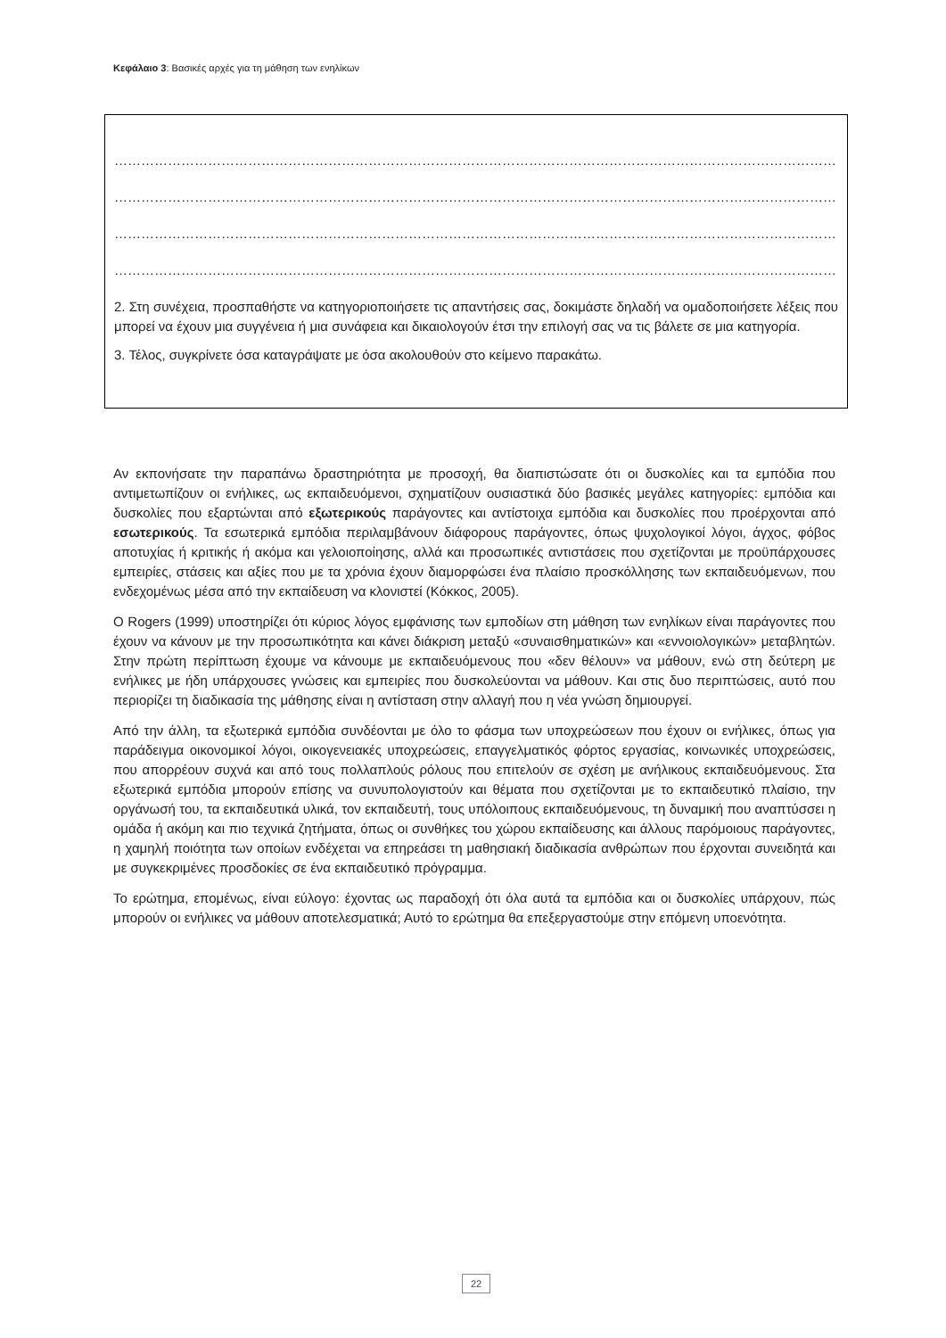Κεφάλαιο 3: Βασικές αρχές για τη μάθηση των ενηλίκων
…………………………………………………………………………………………………………………………………………………………………………………
…………………………………………………………………………………………………………………………………………………………………………………
…………………………………………………………………………………………………………………………………………………………………………………
…………………………………………………………………………………………………………………………………………………………………………………
2. Στη συνέχεια, προσπαθήστε να κατηγοριοποιήσετε τις απαντήσεις σας, δοκιμάστε δηλαδή να ομαδοποιήσετε λέξεις που μπορεί να έχουν μια συγγένεια ή μια συνάφεια και δικαιολογούν έτσι την επιλογή σας να τις βάλετε σε μια κατηγορία.
3. Τέλος, συγκρίνετε όσα καταγράψατε με όσα ακολουθούν στο κείμενο παρακάτω.
Αν εκπονήσατε την παραπάνω δραστηριότητα με προσοχή, θα διαπιστώσατε ότι οι δυσκολίες και τα εμπόδια που αντιμετωπίζουν οι ενήλικες, ως εκπαιδευόμενοι, σχηματίζουν ουσιαστικά δύο βασικές μεγάλες κατηγορίες: εμπόδια και δυσκολίες που εξαρτώνται από εξωτερικούς παράγοντες και αντίστοιχα εμπόδια και δυσκολίες που προέρχονται από εσωτερικούς. Τα εσωτερικά εμπόδια περιλαμβάνουν διάφορους παράγοντες, όπως ψυχολογικοί λόγοι, άγχος, φόβος αποτυχίας ή κριτικής ή ακόμα και γελοιοποίησης, αλλά και προσωπικές αντιστάσεις που σχετίζονται με προϋπάρχουσες εμπειρίες, στάσεις και αξίες που με τα χρόνια έχουν διαμορφώσει ένα πλαίσιο προσκόλλησης των εκπαιδευόμενων, που ενδεχομένως μέσα από την εκπαίδευση να κλονιστεί (Κόκκος, 2005).
Ο Rogers (1999) υποστηρίζει ότι κύριος λόγος εμφάνισης των εμποδίων στη μάθηση των ενηλίκων είναι παράγοντες που έχουν να κάνουν με την προσωπικότητα και κάνει διάκριση μεταξύ «συναισθηματικών» και «εννοιολογικών» μεταβλητών. Στην πρώτη περίπτωση έχουμε να κάνουμε με εκπαιδευόμενους που «δεν θέλουν» να μάθουν, ενώ στη δεύτερη με ενήλικες με ήδη υπάρχουσες γνώσεις και εμπειρίες που δυσκολεύονται να μάθουν. Και στις δυο περιπτώσεις, αυτό που περιορίζει τη διαδικασία της μάθησης είναι η αντίσταση στην αλλαγή που η νέα γνώση δημιουργεί.
Από την άλλη, τα εξωτερικά εμπόδια συνδέονται με όλο το φάσμα των υποχρεώσεων που έχουν οι ενήλικες, όπως για παράδειγμα οικονομικοί λόγοι, οικογενειακές υποχρεώσεις, επαγγελματικός φόρτος εργασίας, κοινωνικές υποχρεώσεις, που απορρέουν συχνά και από τους πολλαπλούς ρόλους που επιτελούν σε σχέση με ανήλικους εκπαιδευόμενους. Στα εξωτερικά εμπόδια μπορούν επίσης να συνυπολογιστούν και θέματα που σχετίζονται με το εκπαιδευτικό πλαίσιο, την οργάνωσή του, τα εκπαιδευτικά υλικά, τον εκπαιδευτή, τους υπόλοιπους εκπαιδευόμενους, τη δυναμική που αναπτύσσει η ομάδα ή ακόμη και πιο τεχνικά ζητήματα, όπως οι συνθήκες του χώρου εκπαίδευσης και άλλους παρόμοιους παράγοντες, η χαμηλή ποιότητα των οποίων ενδέχεται να επηρεάσει τη μαθησιακή διαδικασία ανθρώπων που έρχονται συνειδητά και με συγκεκριμένες προσδοκίες σε ένα εκπαιδευτικό πρόγραμμα.
Το ερώτημα, επομένως, είναι εύλογο: έχοντας ως παραδοχή ότι όλα αυτά τα εμπόδια και οι δυσκολίες υπάρχουν, πώς μπορούν οι ενήλικες να μάθουν αποτελεσματικά; Αυτό το ερώτημα θα επεξεργαστούμε στην επόμενη υποενότητα.
22